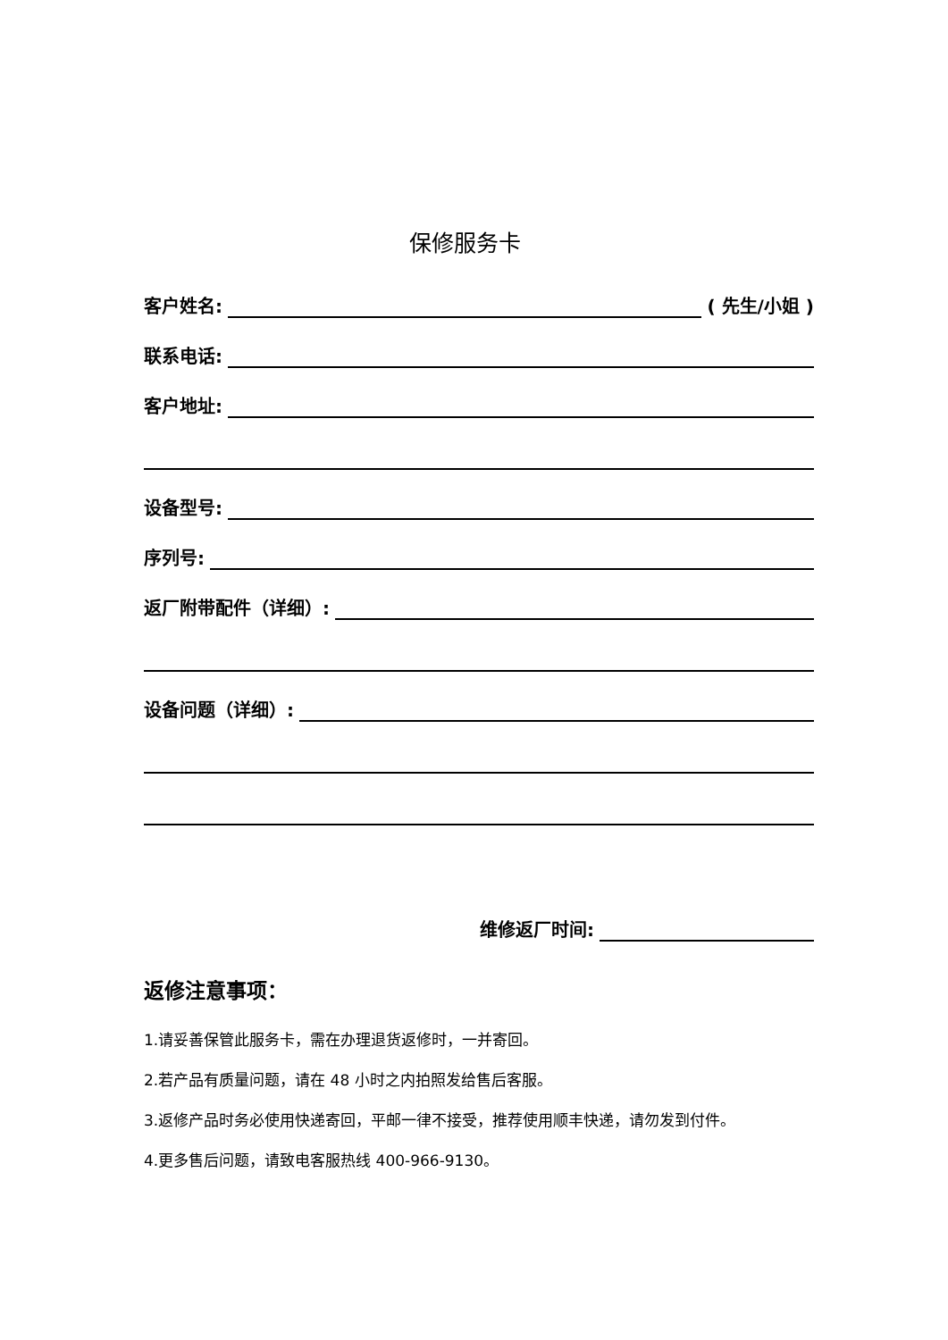保修服务卡
客户姓名: ( 先生/小姐 )
联系电话:
客户地址:
设备型号:
序列号:
返厂附带配件（详细）:
设备问题（详细）:
维修返厂时间:
返修注意事项：
1.请妥善保管此服务卡，需在办理退货返修时，一并寄回。
2.若产品有质量问题，请在 48 小时之内拍照发给售后客服。
3.返修产品时务必使用快递寄回，平邮一律不接受，推荐使用顺丰快递，请勿发到付件。
4.更多售后问题，请致电客服热线 400-966-9130。